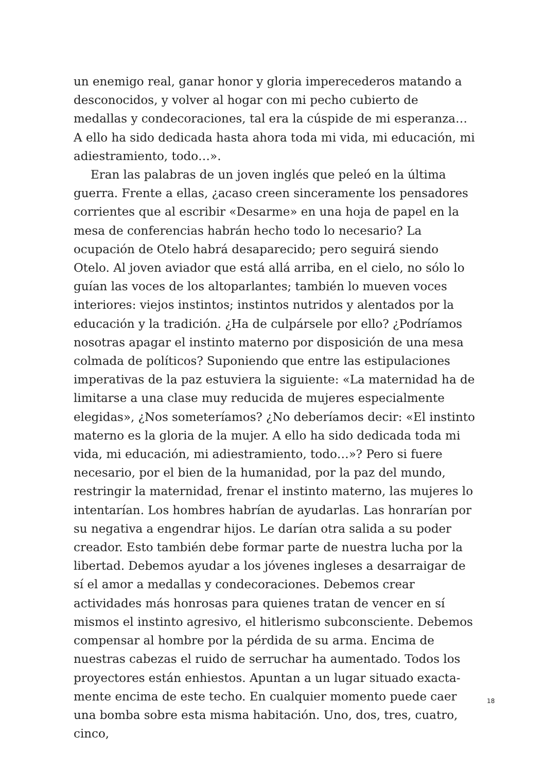un enemigo real, ganar honor y gloria imperecederos matando a desconocidos, y volver al hogar con mi pecho cubierto de medallas y condecoraciones, tal era la cúspide de mi esperanza… A ello ha sido dedicada hasta ahora toda mi vida, mi educación, mi adiestra­miento, todo…».
Eran las palabras de un joven inglés que peleó en la última guerra. Frente a ellas, ¿acaso creen sinceramente los pensadores corrientes que al escribir «Desarme» en una hoja de papel en la mesa de conferencias habrán hecho todo lo necesario? La ocupación de Otelo habrá desaparecido; pero seguirá siendo Otelo. Al joven aviador que está allá arriba, en el cielo, no sólo lo guían las voces de los altoparlantes; también lo mueven voces interiores: viejos instin­tos; instintos nutridos y alentados por la educación y la tradición. ¿Ha de culpársele por ello? ¿Podríamos nosotras apagar el instinto materno por disposición de una mesa colmada de políticos? Supo­niendo que entre las estipulaciones imperativas de la paz estuviera la siguiente: «La maternidad ha de limitarse a una clase muy reduci­da de mujeres especialmente elegidas», ¿Nos someteríamos? ¿No deberíamos decir: «El instinto materno es la gloria de la mujer. A ello ha sido dedicada toda mi vida, mi educación, mi adiestramien­to, todo…»? Pero si fuere necesario, por el bien de la humanidad, por la paz del mundo, restringir la maternidad, frenar el instinto materno, las mujeres lo intentarían. Los hombres habrían de ayu­darlas. Las honrarían por su negativa a engendrar hijos. Le darían otra salida a su poder creador. Esto también debe formar parte de nuestra lucha por la libertad. Debemos ayudar a los jóvenes ingleses a desarraigar de sí el amor a medallas y condecoraciones. Debemos crear actividades más honrosas para quienes tratan de vencer en sí mismos el instinto agresivo, el hitlerismo subconsciente. Debe­mos compensar al hombre por la pérdida de su arma. Encima de nuestras cabezas el ruido de serruchar ha aumentado. Todos los proyectores están enhiestos. Apuntan a un lugar situado exacta­mente encima de este techo. En cualquier momento puede caer una bomba sobre esta misma habitación. Uno, dos, tres, cuatro, cinco,
18